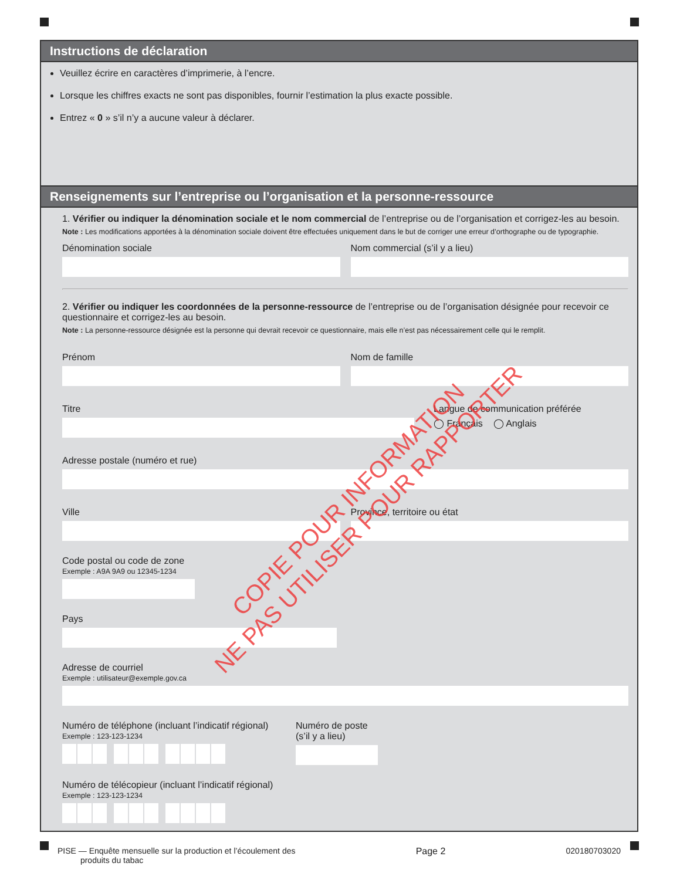Instructions de déclaration
Veuillez écrire en caractères d’imprimerie, à l’encre.
Lorsque les chiffres exacts ne sont pas disponibles, fournir l’estimation la plus exacte possible.
Entrez « 0 » s’il n’y a aucune valeur à déclarer.
Renseignements sur l’entreprise ou l’organisation et la personne-ressource
1. Vérifier ou indiquer la dénomination sociale et le nom commercial de l’entreprise ou de l’organisation et corrigez-les au besoin.
Note : Les modifications apportées à la dénomination sociale doivent être effectuées uniquement dans le but de corriger une erreur d’orthographe ou de typographie.
Dénomination sociale Nom commercial (s’il y a lieu)
2. Vérifier ou indiquer les coordonnées de la personne-ressource de l’entreprise ou de l’organisation désignée pour recevoir ce questionnaire et corrigez-les au besoin.
Note : La personne-ressource désignée est la personne qui devrait recevoir ce questionnaire, mais elle n’est pas nécessairement celle qui le remplit.
Prénom Nom de famille
Titre Langue de communication préférée
◯ Français ◯ Anglais
Adresse postale (numéro et rue)
Ville Province, territoire ou état
Code postal ou code de zone
Exemple : A9A 9A9 ou 12345-1234
Pays
Adresse de courriel
Exemple : utilisateur@exemple.gov.ca
Numéro de téléphone (incluant l’indicatif régional)
Exemple : 123-123-1234
Numéro de poste
(s’il y a lieu)
Numéro de télécopieur (incluant l’indicatif régional)
Exemple : 123-123-1234
COPIE POUR INFORMATION
NE PAS UTILISER POUR RAPPORTER
PISE — Enquête mensuelle sur la production et l’écoulement des
produits du tabac
Page 2 020180703020